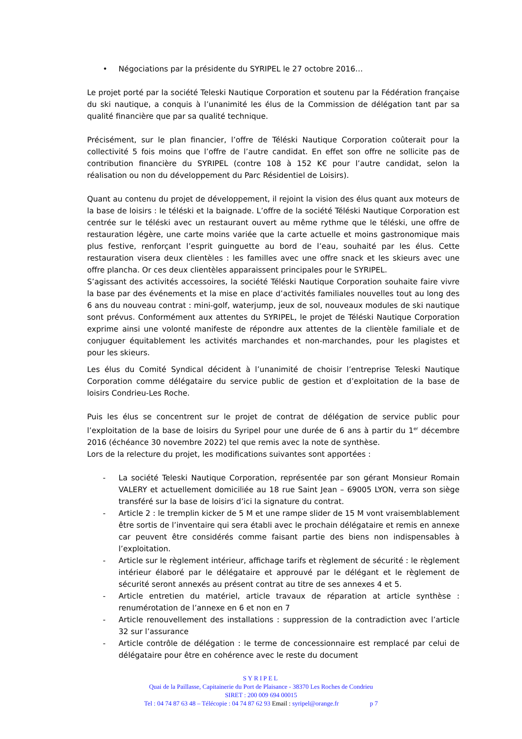• Négociations par la présidente du SYRIPEL le 27 octobre 2016…
Le projet porté par la société Teleski Nautique Corporation et soutenu par la Fédération française du ski nautique, a conquis à l’unanimité les élus de la Commission de délégation tant par sa qualité financière que par sa qualité technique.
Précisément, sur le plan financier, l’offre de Téléski Nautique Corporation coûterait pour la collectivité 5 fois moins que l’offre de l’autre candidat. En effet son offre ne sollicite pas de contribution financière du SYRIPEL (contre 108 à 152 K€ pour l’autre candidat, selon la réalisation ou non du développement du Parc Résidentiel de Loisirs).
Quant au contenu du projet de développement, il rejoint la vision des élus quant aux moteurs de la base de loisirs : le téléski et la baignade. L’offre de la société Téléski Nautique Corporation est centrée sur le téléski avec un restaurant ouvert au même rythme que le téléski, une offre de restauration légère, une carte moins variée que la carte actuelle et moins gastronomique mais plus festive, renforçant l’esprit guinguette au bord de l’eau, souhaité par les élus. Cette restauration visera deux clientèles : les familles avec une offre snack et les skieurs avec une offre plancha. Or ces deux clientèles apparaissent principales pour le SYRIPEL.
S’agissant des activités accessoires, la société Téléski Nautique Corporation souhaite faire vivre la base par des événements et la mise en place d’activités familiales nouvelles tout au long des 6 ans du nouveau contrat : mini-golf, waterjump, jeux de sol, nouveaux modules de ski nautique sont prévus. Conformément aux attentes du SYRIPEL, le projet de Téléski Nautique Corporation exprime ainsi une volonté manifeste de répondre aux attentes de la clientèle familiale et de conjuguer équitablement les activités marchandes et non-marchandes, pour les plagistes et pour les skieurs.
Les élus du Comité Syndical décident à l’unanimité de choisir l’entreprise Teleski Nautique Corporation comme délégataire du service public de gestion et d’exploitation de la base de loisirs Condrieu-Les Roche.
Puis les élus se concentrent sur le projet de contrat de délégation de service public pour l’exploitation de la base de loisirs du Syripel pour une durée de 6 ans à partir du 1<sup>er</sup> décembre 2016 (échéance 30 novembre 2022) tel que remis avec la note de synthèse.
Lors de la relecture du projet, les modifications suivantes sont apportées :
- La société Teleski Nautique Corporation, représentée par son gérant Monsieur Romain VALERY et actuellement domiciliée au 18 rue Saint Jean – 69005 LYON, verra son siège transféré sur la base de loisirs d’ici la signature du contrat.
- Article 2 : le tremplin kicker de 5 M et une rampe slider de 15 M vont vraisemblablement être sortis de l’inventaire qui sera établi avec le prochain délégataire et remis en annexe car peuvent être considérés comme faisant partie des biens non indispensables à l’exploitation.
- Article sur le règlement intérieur, affichage tarifs et règlement de sécurité : le règlement intérieur élaboré par le délégataire et approuvé par le délégant et le règlement de sécurité seront annexés au présent contrat au titre de ses annexes 4 et 5.
- Article entretien du matériel, article travaux de réparation at article synthèse : renumérotation de l’annexe en 6 et non en 7
- Article renouvellement des installations : suppression de la contradiction avec l’article 32 sur l’assurance
- Article contrôle de délégation : le terme de concessionnaire est remplacé par celui de délégataire pour être en cohérence avec le reste du document
SYRIPEL
Quai de la Paillasse, Capitainerie du Port de Plaisance - 38370 Les Roches de Condrieu
SIRET : 200 009 694 00015
Tel : 04 74 87 63 48 – Télécopie : 04 74 87 62 93 Email : syripel@orange.fr p 7